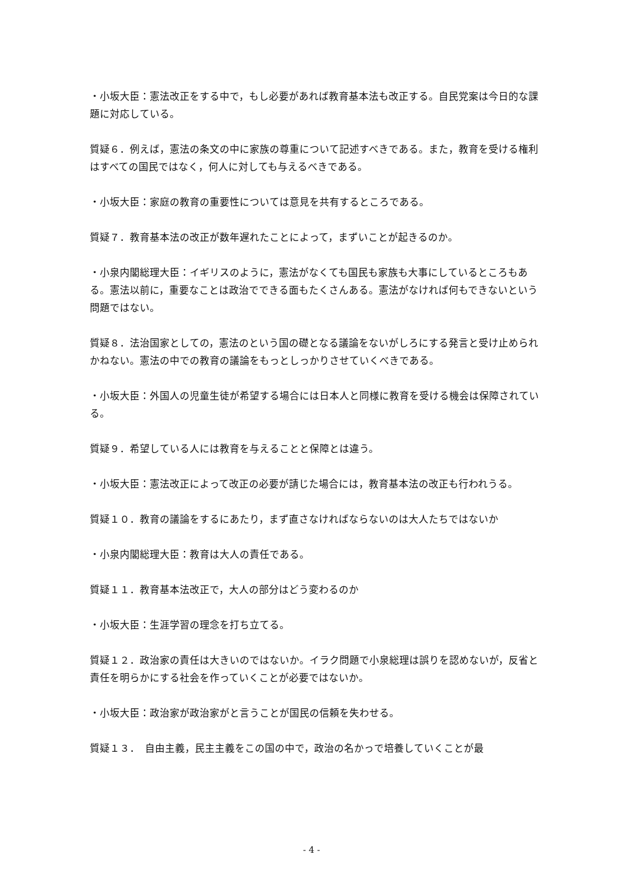・小坂大臣：憲法改正をする中で，もし必要があれば教育基本法も改正する。自民党案は今日的な課題に対応している。
質疑６．例えば，憲法の条文の中に家族の尊重について記述すべきである。また，教育を受ける権利はすべての国民ではなく，何人に対しても与えるべきである。
・小坂大臣：家庭の教育の重要性については意見を共有するところである。
質疑７．教育基本法の改正が数年遅れたことによって，まずいことが起きるのか。
・小泉内閣総理大臣：イギリスのように，憲法がなくても国民も家族も大事にしているところもある。憲法以前に，重要なことは政治でできる面もたくさんある。憲法がなければ何もできないという問題ではない。
質疑８．法治国家としての，憲法のという国の礎となる議論をないがしろにする発言と受け止められかねない。憲法の中での教育の議論をもっとしっかりさせていくべきである。
・小坂大臣：外国人の児童生徒が希望する場合には日本人と同様に教育を受ける機会は保障されている。
質疑９．希望している人には教育を与えることと保障とは違う。
・小坂大臣：憲法改正によって改正の必要が請じた場合には，教育基本法の改正も行われうる。
質疑１０．教育の議論をするにあたり，まず直さなければならないのは大人たちではないか
・小泉内閣総理大臣：教育は大人の責任である。
質疑１１．教育基本法改正で，大人の部分はどう変わるのか
・小坂大臣：生涯学習の理念を打ち立てる。
質疑１２．政治家の責任は大きいのではないか。イラク問題で小泉総理は誤りを認めないが，反省と責任を明らかにする社会を作っていくことが必要ではないか。
・小坂大臣：政治家が政治家がと言うことが国民の信頼を失わせる。
質疑１３．　自由主義，民主主義をこの国の中で，政治の名かっで培養していくことが最
- 4 -